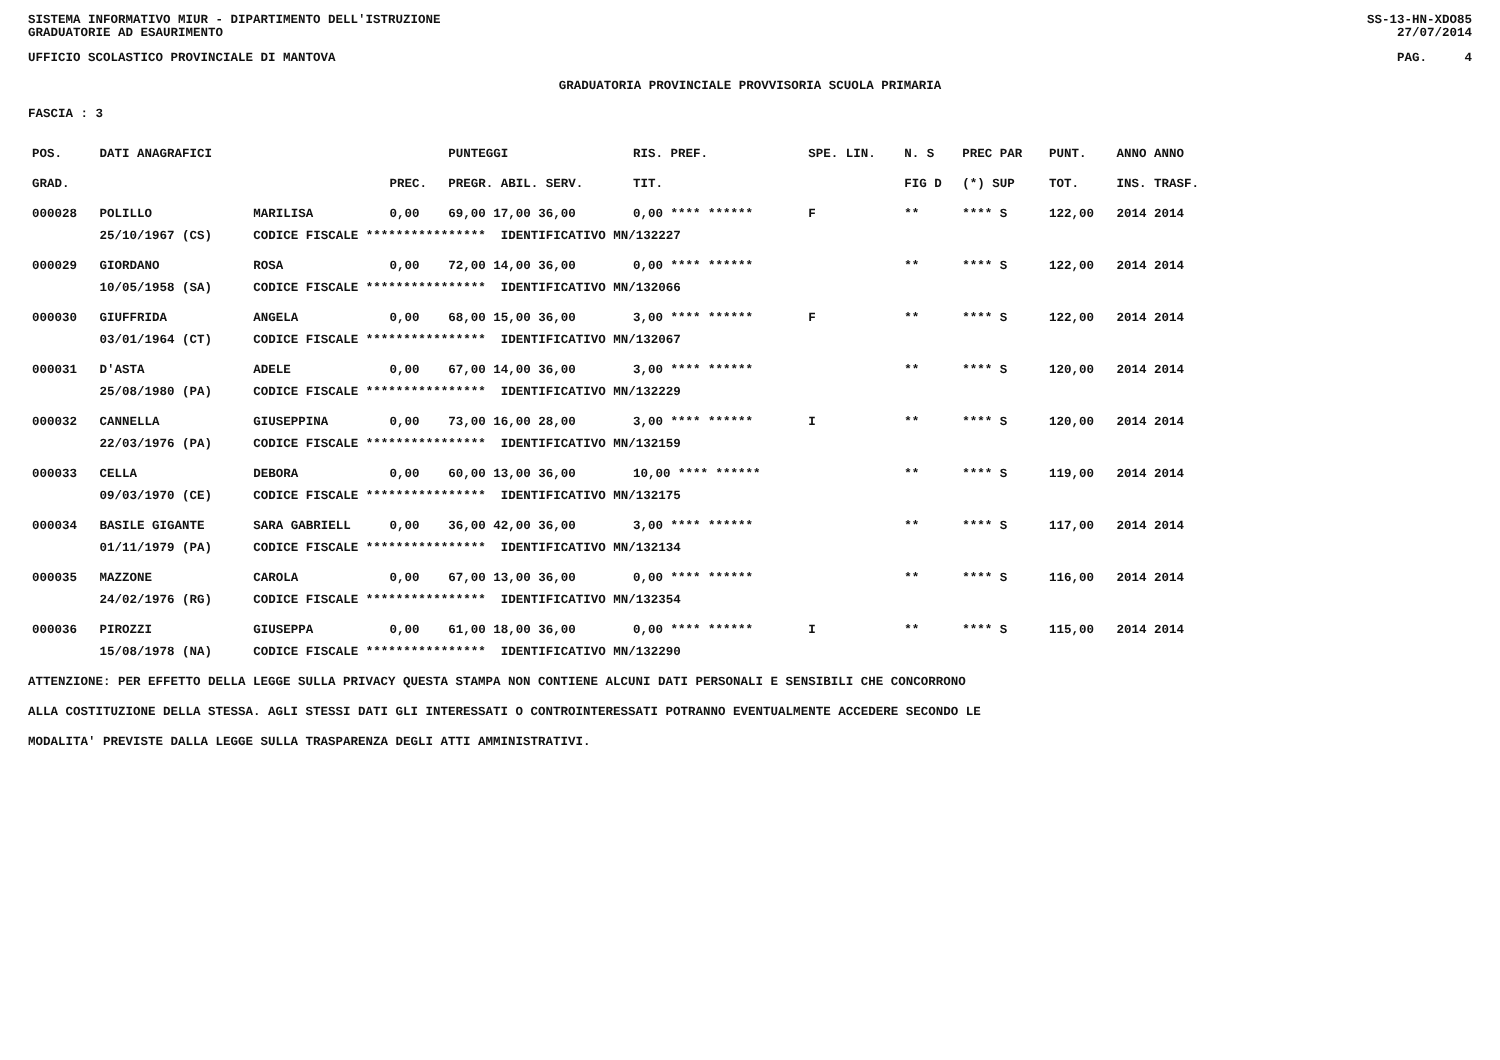SISTEMA INFORMATIVO MIUR - DIPARTIMENTO DELL'ISTRUZIONE
GRADUATORIE AD ESAURIMENTO SS-13-HN-XDO85
27/07/2014
UFFICIO SCOLASTICO PROVINCIALE DI MANTOVA PAG. 4
GRADUATORIA PROVINCIALE PROVVISORIA SCUOLA PRIMARIA
FASCIA : 3
| POS. | DATI ANAGRAFICI | | | PUNTEGGI | RIS. PREF. | SPE. LIN. | N. S | PREC PAR | PUNT. | ANNO ANNO |
| --- | --- | --- | --- | --- | --- | --- | --- | --- | --- | --- |
| GRAD. | | | PREC. | PREGR. ABIL. SERV. | TIT. | | FIG D | (*) SUP | TOT. | INS. TRASF. |
| 000028 | POLILLO | MARILISA | 0,00 | 69,00 17,00 36,00 | 0,00 **** ****** | F | ** | **** S | 122,00 | 2014 2014 |
| | 25/10/1967 (CS) | CODICE FISCALE **************** IDENTIFICATIVO MN/132227 | | | | | | | | |
| 000029 | GIORDANO | ROSA | 0,00 | 72,00 14,00 36,00 | 0,00 **** ****** | | ** | **** S | 122,00 | 2014 2014 |
| | 10/05/1958 (SA) | CODICE FISCALE **************** IDENTIFICATIVO MN/132066 | | | | | | | | |
| 000030 | GIUFFRIDA | ANGELA | 0,00 | 68,00 15,00 36,00 | 3,00 **** ****** | F | ** | **** S | 122,00 | 2014 2014 |
| | 03/01/1964 (CT) | CODICE FISCALE **************** IDENTIFICATIVO MN/132067 | | | | | | | | |
| 000031 | D'ASTA | ADELE | 0,00 | 67,00 14,00 36,00 | 3,00 **** ****** | | ** | **** S | 120,00 | 2014 2014 |
| | 25/08/1980 (PA) | CODICE FISCALE **************** IDENTIFICATIVO MN/132229 | | | | | | | | |
| 000032 | CANNELLA | GIUSEPPINA | 0,00 | 73,00 16,00 28,00 | 3,00 **** ****** | I | ** | **** S | 120,00 | 2014 2014 |
| | 22/03/1976 (PA) | CODICE FISCALE **************** IDENTIFICATIVO MN/132159 | | | | | | | | |
| 000033 | CELLA | DEBORA | 0,00 | 60,00 13,00 36,00 | 10,00 **** ****** | | ** | **** S | 119,00 | 2014 2014 |
| | 09/03/1970 (CE) | CODICE FISCALE **************** IDENTIFICATIVO MN/132175 | | | | | | | | |
| 000034 | BASILE GIGANTE | SARA GABRIELL | 0,00 | 36,00 42,00 36,00 | 3,00 **** ****** | | ** | **** S | 117,00 | 2014 2014 |
| | 01/11/1979 (PA) | CODICE FISCALE **************** IDENTIFICATIVO MN/132134 | | | | | | | | |
| 000035 | MAZZONE | CAROLA | 0,00 | 67,00 13,00 36,00 | 0,00 **** ****** | | ** | **** S | 116,00 | 2014 2014 |
| | 24/02/1976 (RG) | CODICE FISCALE **************** IDENTIFICATIVO MN/132354 | | | | | | | | |
| 000036 | PIROZZI | GIUSEPPA | 0,00 | 61,00 18,00 36,00 | 0,00 **** ****** | I | ** | **** S | 115,00 | 2014 2014 |
| | 15/08/1978 (NA) | CODICE FISCALE **************** IDENTIFICATIVO MN/132290 | | | | | | | | |
ATTENZIONE: PER EFFETTO DELLA LEGGE SULLA PRIVACY QUESTA STAMPA NON CONTIENE ALCUNI DATI PERSONALI E SENSIBILI CHE CONCORRONO
ALLA COSTITUZIONE DELLA STESSA. AGLI STESSI DATI GLI INTERESSATI O CONTROINTERESSATI POTRANNO EVENTUALMENTE ACCEDERE SECONDO LE
MODALITA' PREVISTE DALLA LEGGE SULLA TRASPARENZA DEGLI ATTI AMMINISTRATIVI.